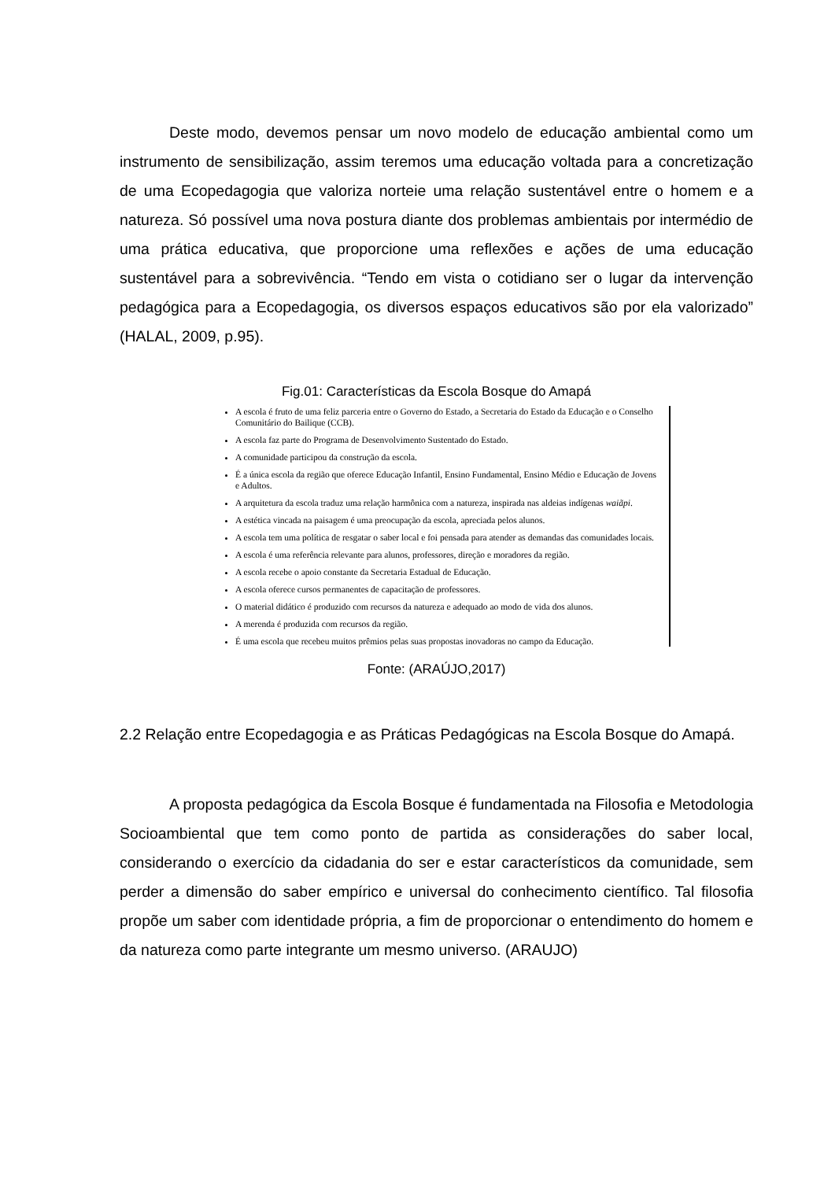Deste modo, devemos pensar um novo modelo de educação ambiental como um instrumento de sensibilização, assim teremos uma educação voltada para a concretização de uma Ecopedagogia que valoriza norteie uma relação sustentável entre o homem e a natureza. Só possível uma nova postura diante dos problemas ambientais por intermédio de uma prática educativa, que proporcione uma reflexões e ações de uma educação sustentável para a sobrevivência. “Tendo em vista o cotidiano ser o lugar da intervenção pedagógica para a Ecopedagogia, os diversos espaços educativos são por ela valorizado” (HALAL, 2009, p.95).
Fig.01: Características da Escola Bosque do Amapá
A escola é fruto de uma feliz parceria entre o Governo do Estado, a Secretaria do Estado da Educação e o Conselho Comunitário do Bailique (CCB).
A escola faz parte do Programa de Desenvolvimento Sustentado do Estado.
A comunidade participou da construção da escola.
É a única escola da região que oferece Educação Infantil, Ensino Fundamental, Ensino Médio e Educação de Jovens e Adultos.
A arquitetura da escola traduz uma relação harmônica com a natureza, inspirada nas aldeias indígenas waiãpi.
A estética vincada na paisagem é uma preocupação da escola, apreciada pelos alunos.
A escola tem uma política de resgatar o saber local e foi pensada para atender as demandas das comunidades locais.
A escola é uma referência relevante para alunos, professores, direção e moradores da região.
A escola recebe o apoio constante da Secretaria Estadual de Educação.
A escola oferece cursos permanentes de capacitação de professores.
O material didático é produzido com recursos da natureza e adequado ao modo de vida dos alunos.
A merenda é produzida com recursos da região.
É uma escola que recebeu muitos prêmios pelas suas propostas inovadoras no campo da Educação.
Fonte: (ARAÚJO,2017)
2.2 Relação entre Ecopedagogia e as Práticas Pedagógicas na Escola Bosque do Amapá.
A proposta pedagógica da Escola Bosque é fundamentada na Filosofia e Metodologia Socioambiental que tem como ponto de partida as considerações do saber local, considerando o exercício da cidadania do ser e estar característicos da comunidade, sem perder a dimensão do saber empírico e universal do conhecimento científico. Tal filosofia propõe um saber com identidade própria, a fim de proporcionar o entendimento do homem e da natureza como parte integrante um mesmo universo. (ARAUJO)